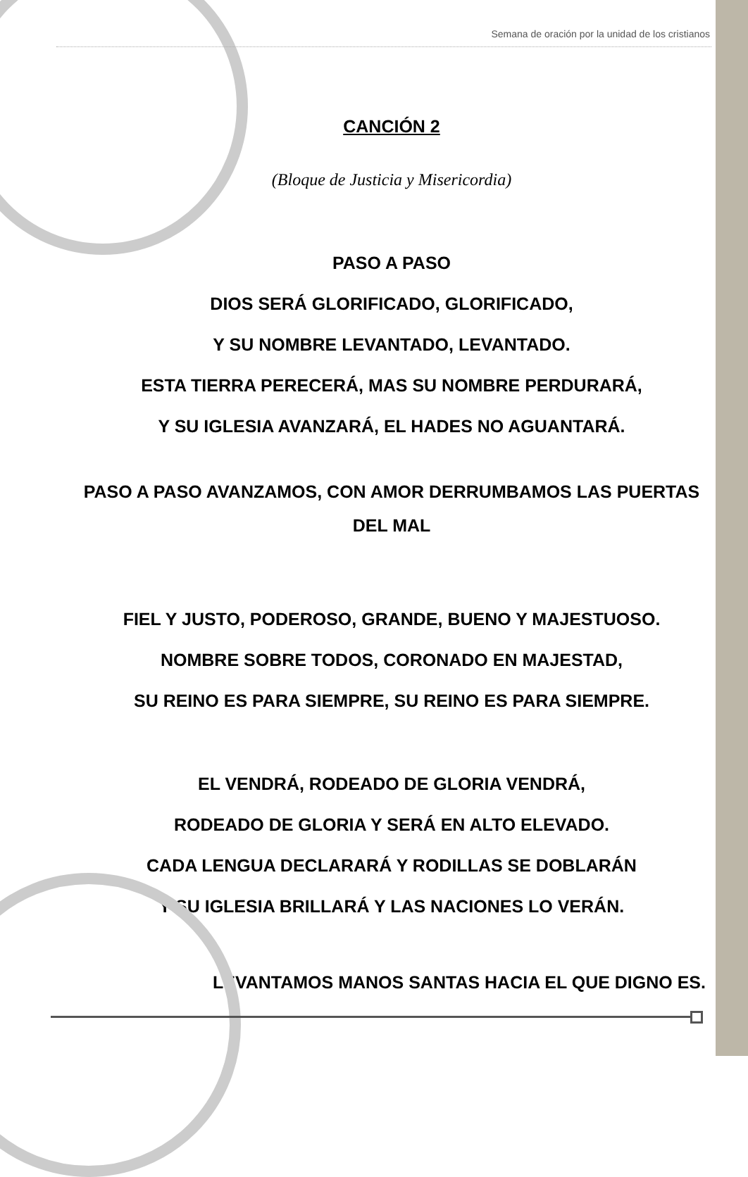Semana de oración por la unidad de los cristianos
CANCIÓN 2
(Bloque de Justicia y Misericordia)
PASO A PASO
DIOS SERÁ GLORIFICADO, GLORIFICADO,
Y SU NOMBRE LEVANTADO, LEVANTADO.
ESTA TIERRA PERECERÁ, MAS SU NOMBRE PERDURARÁ,
Y SU IGLESIA AVANZARÁ, EL HADES NO AGUANTARÁ.
PASO A PASO AVANZAMOS, CON AMOR DERRUMBAMOS LAS PUERTAS DEL MAL
FIEL Y JUSTO, PODEROSO, GRANDE, BUENO Y MAJESTUOSO.
NOMBRE SOBRE TODOS, CORONADO EN MAJESTAD,
SU REINO ES PARA SIEMPRE, SU REINO ES PARA SIEMPRE.
EL VENDRÁ, RODEADO DE GLORIA VENDRÁ,
RODEADO DE GLORIA Y SERÁ EN ALTO ELEVADO.
CADA LENGUA DECLARARÁ Y RODILLAS SE DOBLARÁN
Y SU IGLESIA BRILLARÁ Y LAS NACIONES LO VERÁN.
LEVANTAMOS MANOS SANTAS HACIA EL QUE DIGNO ES.